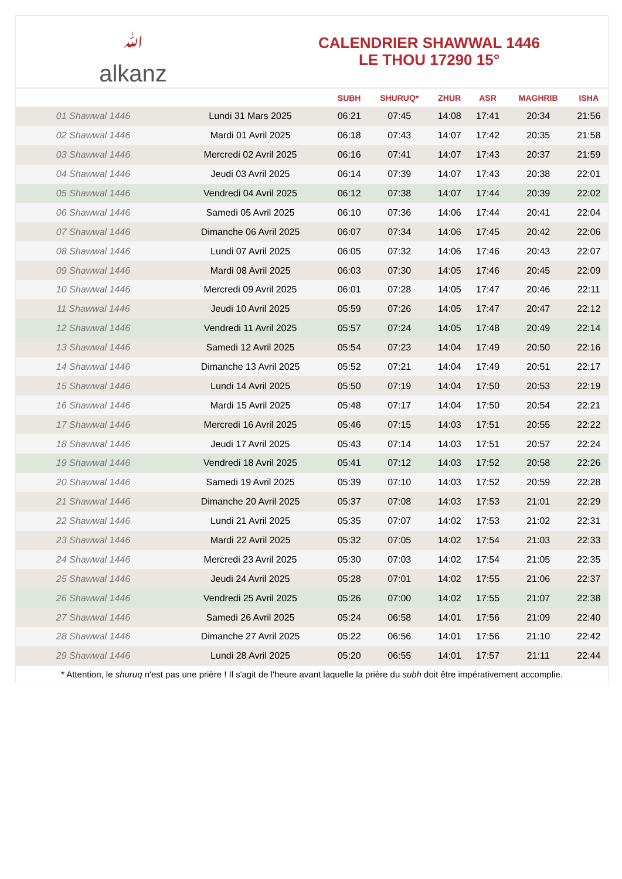ﷲalkanz
CALENDRIER SHAWWAL 1446
LE THOU 17290 15°
| | | SUBH | SHURUQ* | ZHUR | ASR | MAGHRIB | ISHA |
| --- | --- | --- | --- | --- | --- | --- | --- |
| 01 Shawwal 1446 | Lundi 31 Mars 2025 | 06:21 | 07:45 | 14:08 | 17:41 | 20:34 | 21:56 |
| 02 Shawwal 1446 | Mardi 01 Avril 2025 | 06:18 | 07:43 | 14:07 | 17:42 | 20:35 | 21:58 |
| 03 Shawwal 1446 | Mercredi 02 Avril 2025 | 06:16 | 07:41 | 14:07 | 17:43 | 20:37 | 21:59 |
| 04 Shawwal 1446 | Jeudi 03 Avril 2025 | 06:14 | 07:39 | 14:07 | 17:43 | 20:38 | 22:01 |
| 05 Shawwal 1446 | Vendredi 04 Avril 2025 | 06:12 | 07:38 | 14:07 | 17:44 | 20:39 | 22:02 |
| 06 Shawwal 1446 | Samedi 05 Avril 2025 | 06:10 | 07:36 | 14:06 | 17:44 | 20:41 | 22:04 |
| 07 Shawwal 1446 | Dimanche 06 Avril 2025 | 06:07 | 07:34 | 14:06 | 17:45 | 20:42 | 22:06 |
| 08 Shawwal 1446 | Lundi 07 Avril 2025 | 06:05 | 07:32 | 14:06 | 17:46 | 20:43 | 22:07 |
| 09 Shawwal 1446 | Mardi 08 Avril 2025 | 06:03 | 07:30 | 14:05 | 17:46 | 20:45 | 22:09 |
| 10 Shawwal 1446 | Mercredi 09 Avril 2025 | 06:01 | 07:28 | 14:05 | 17:47 | 20:46 | 22:11 |
| 11 Shawwal 1446 | Jeudi 10 Avril 2025 | 05:59 | 07:26 | 14:05 | 17:47 | 20:47 | 22:12 |
| 12 Shawwal 1446 | Vendredi 11 Avril 2025 | 05:57 | 07:24 | 14:05 | 17:48 | 20:49 | 22:14 |
| 13 Shawwal 1446 | Samedi 12 Avril 2025 | 05:54 | 07:23 | 14:04 | 17:49 | 20:50 | 22:16 |
| 14 Shawwal 1446 | Dimanche 13 Avril 2025 | 05:52 | 07:21 | 14:04 | 17:49 | 20:51 | 22:17 |
| 15 Shawwal 1446 | Lundi 14 Avril 2025 | 05:50 | 07:19 | 14:04 | 17:50 | 20:53 | 22:19 |
| 16 Shawwal 1446 | Mardi 15 Avril 2025 | 05:48 | 07:17 | 14:04 | 17:50 | 20:54 | 22:21 |
| 17 Shawwal 1446 | Mercredi 16 Avril 2025 | 05:46 | 07:15 | 14:03 | 17:51 | 20:55 | 22:22 |
| 18 Shawwal 1446 | Jeudi 17 Avril 2025 | 05:43 | 07:14 | 14:03 | 17:51 | 20:57 | 22:24 |
| 19 Shawwal 1446 | Vendredi 18 Avril 2025 | 05:41 | 07:12 | 14:03 | 17:52 | 20:58 | 22:26 |
| 20 Shawwal 1446 | Samedi 19 Avril 2025 | 05:39 | 07:10 | 14:03 | 17:52 | 20:59 | 22:28 |
| 21 Shawwal 1446 | Dimanche 20 Avril 2025 | 05:37 | 07:08 | 14:03 | 17:53 | 21:01 | 22:29 |
| 22 Shawwal 1446 | Lundi 21 Avril 2025 | 05:35 | 07:07 | 14:02 | 17:53 | 21:02 | 22:31 |
| 23 Shawwal 1446 | Mardi 22 Avril 2025 | 05:32 | 07:05 | 14:02 | 17:54 | 21:03 | 22:33 |
| 24 Shawwal 1446 | Mercredi 23 Avril 2025 | 05:30 | 07:03 | 14:02 | 17:54 | 21:05 | 22:35 |
| 25 Shawwal 1446 | Jeudi 24 Avril 2025 | 05:28 | 07:01 | 14:02 | 17:55 | 21:06 | 22:37 |
| 26 Shawwal 1446 | Vendredi 25 Avril 2025 | 05:26 | 07:00 | 14:02 | 17:55 | 21:07 | 22:38 |
| 27 Shawwal 1446 | Samedi 26 Avril 2025 | 05:24 | 06:58 | 14:01 | 17:56 | 21:09 | 22:40 |
| 28 Shawwal 1446 | Dimanche 27 Avril 2025 | 05:22 | 06:56 | 14:01 | 17:56 | 21:10 | 22:42 |
| 29 Shawwal 1446 | Lundi 28 Avril 2025 | 05:20 | 06:55 | 14:01 | 17:57 | 21:11 | 22:44 |
* Attention, le shuruq n'est pas une prière ! Il s'agit de l'heure avant laquelle la prière du subh doit être impérativement accomplie.